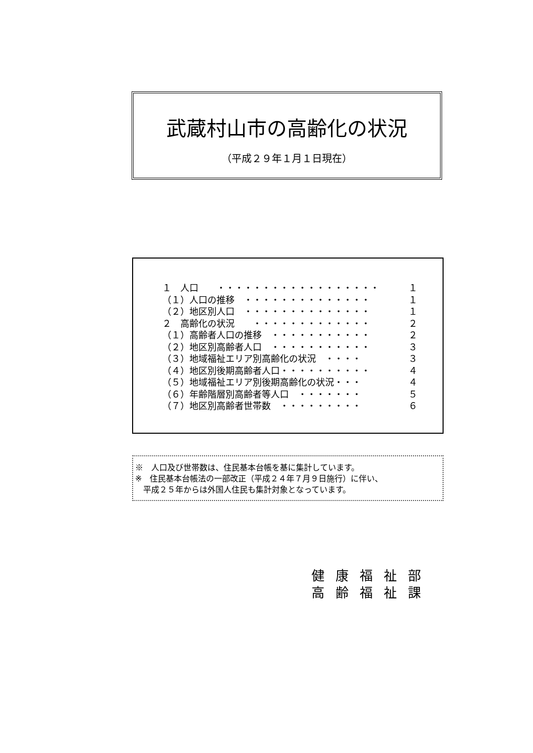武蔵村山市の高齢化の状況
（平成２９年１月１日現在）
| １ 人口 ・・・・・・・・・・・・・・・・・・ | １ |
| （１）人口の推移 ・・・・・・・・・・・・・・ | １ |
| （２）地区別人口 ・・・・・・・・・・・・・・ | １ |
| ２ 高齢化の状況 ・・・・・・・・・・・・・ | ２ |
| （１）高齢者人口の推移 ・・・・・・・・・・・ | ２ |
| （２）地区別高齢者人口 ・・・・・・・・・・・ | ３ |
| （３）地域福祉エリア別高齢化の状況 ・・・・ | ３ |
| （４）地区別後期高齢者人口・・・・・・・・・・ | ４ |
| （５）地域福祉エリア別後期高齢化の状況・・・ | ４ |
| （６）年齢階層別高齢者等人口 ・・・・・・・ | ５ |
| （７）地区別高齢者世帯数 ・・・・・・・・・ | ６ |
※　人口及び世帯数は、住民基本台帳を基に集計しています。
※　住民基本台帳法の一部改正（平成２４年７月９日施行）に伴い、
　平成２５年からは外国人住民も集計対象となっています。
健康福祉部
高齢福祉課